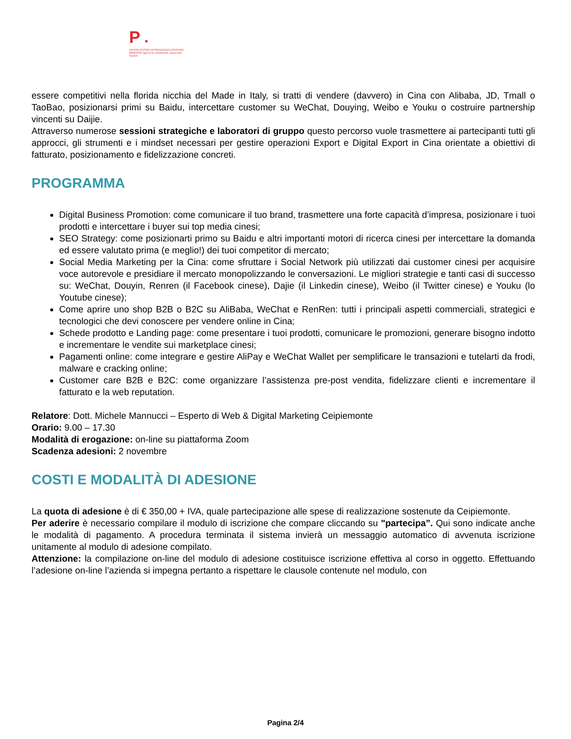P ●
CENTRO ESTERO INTERNAZIONALIZZAZIONE PIEMONTE Agency for Investments, Export and Tourism
essere competitivi nella florida nicchia del Made in Italy, si tratti di vendere (davvero) in Cina con Alibaba, JD, Tmall o TaoBao, posizionarsi primi su Baidu, intercettare customer su WeChat, Douying, Weibo e Youku o costruire partnership vincenti su Daijie.
Attraverso numerose sessioni strategiche e laboratori di gruppo questo percorso vuole trasmettere ai partecipanti tutti gli approcci, gli strumenti e i mindset necessari per gestire operazioni Export e Digital Export in Cina orientate a obiettivi di fatturato, posizionamento e fidelizzazione concreti.
PROGRAMMA
Digital Business Promotion: come comunicare il tuo brand, trasmettere una forte capacità d’impresa, posizionare i tuoi prodotti e intercettare i buyer sui top media cinesi;
SEO Strategy: come posizionarti primo su Baidu e altri importanti motori di ricerca cinesi per intercettare la domanda ed essere valutato prima (e meglio!) dei tuoi competitor di mercato;
Social Media Marketing per la Cina: come sfruttare i Social Network più utilizzati dai customer cinesi per acquisire voce autorevole e presidiare il mercato monopolizzando le conversazioni. Le migliori strategie e tanti casi di successo su: WeChat, Douyin, Renren (il Facebook cinese), Dajie (il Linkedin cinese), Weibo (il Twitter cinese) e Youku (lo Youtube cinese);
Come aprire uno shop B2B o B2C su AliBaba, WeChat e RenRen: tutti i principali aspetti commerciali, strategici e tecnologici che devi conoscere per vendere online in Cina;
Schede prodotto e Landing page: come presentare i tuoi prodotti, comunicare le promozioni, generare bisogno indotto e incrementare le vendite sui marketplace cinesi;
Pagamenti online: come integrare e gestire AliPay e WeChat Wallet per semplificare le transazioni e tutelarti da frodi, malware e cracking online;
Customer care B2B e B2C: come organizzare l’assistenza pre-post vendita, fidelizzare clienti e incrementare il fatturato e la web reputation.
Relatore: Dott. Michele Mannucci – Esperto di Web & Digital Marketing Ceipiemonte
Orario: 9.00 – 17.30
Modalità di erogazione: on-line su piattaforma Zoom
Scadenza adesioni: 2 novembre
COSTI E MODALITÀ DI ADESIONE
La quota di adesione è di € 350,00 + IVA, quale partecipazione alle spese di realizzazione sostenute da Ceipiemonte.
Per aderire è necessario compilare il modulo di iscrizione che compare cliccando su "partecipa”. Qui sono indicate anche le modalità di pagamento. A procedura terminata il sistema invierà un messaggio automatico di avvenuta iscrizione unitamente al modulo di adesione compilato.
Attenzione: la compilazione on-line del modulo di adesione costituisce iscrizione effettiva al corso in oggetto. Effettuando l’adesione on-line l’azienda si impegna pertanto a rispettare le clausole contenute nel modulo, con
Pagina 2/4